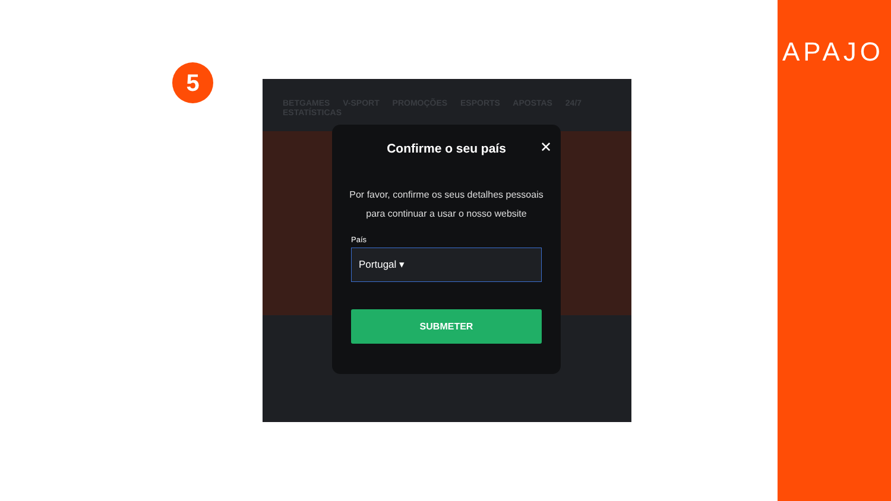5
BETGAMES V-SPORT PROMOÇÕES ESPORTS APOSTAS 24/7 ESTATÍSTICAS
Confirme o seu país
✕
Por favor, confirme os seus detalhes pessoais para continuar a usar o nosso website
País
Portugal ▾
SUBMETER
APAJO